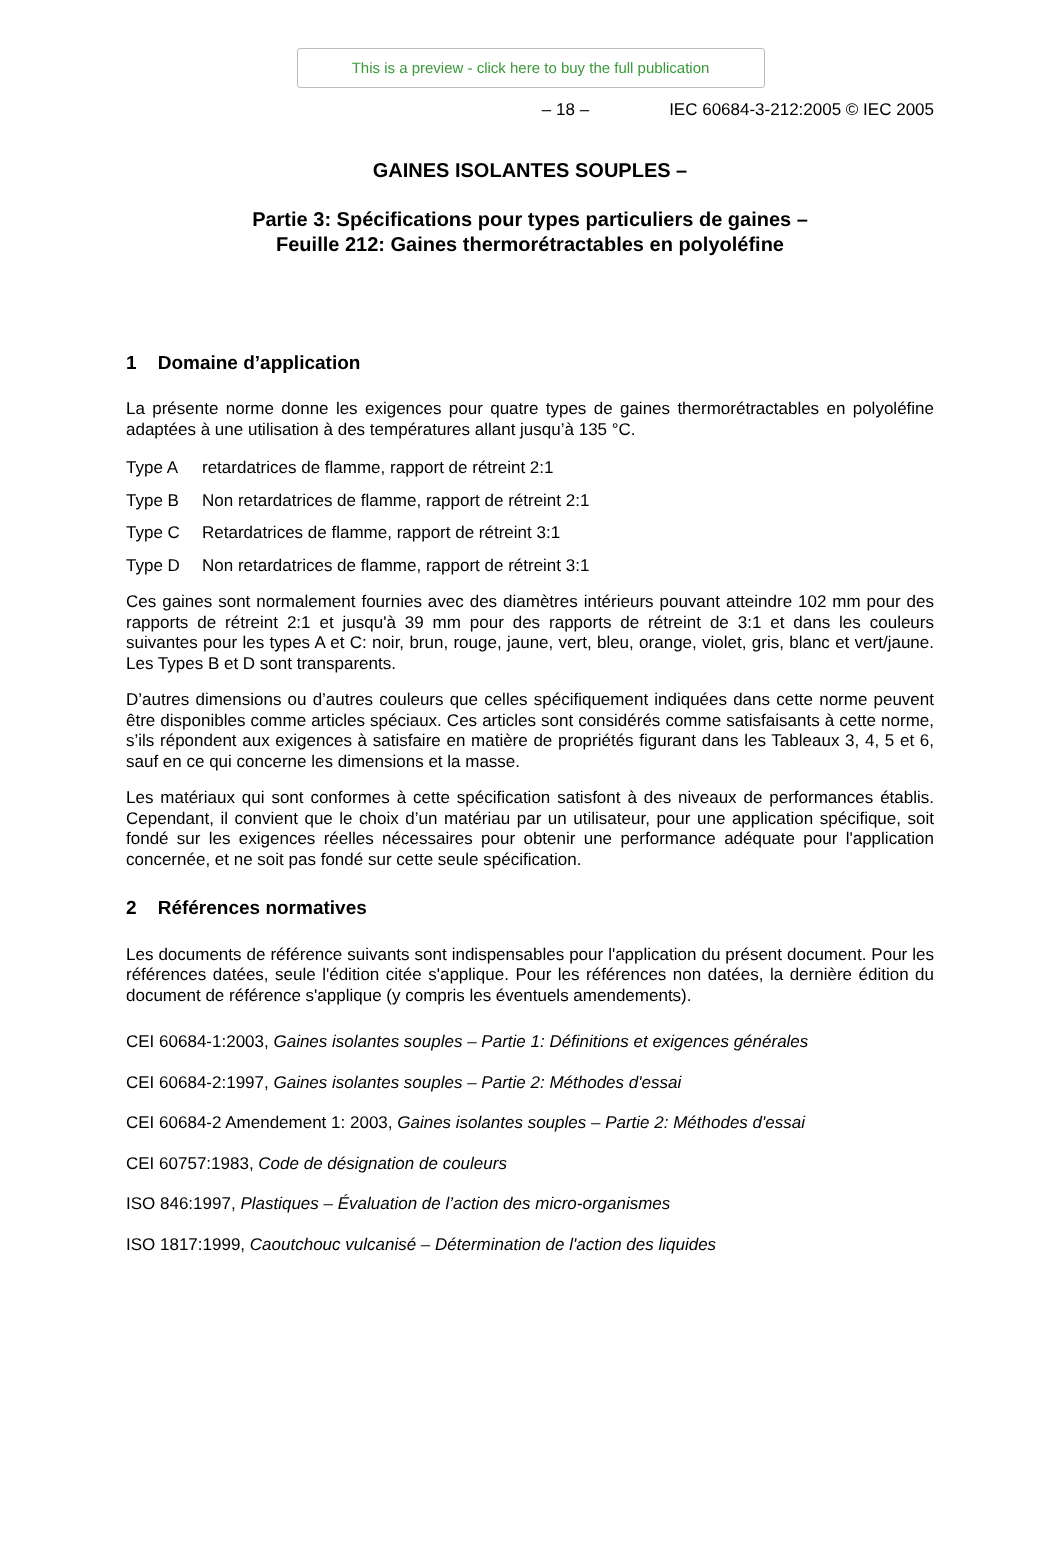This is a preview - click here to buy the full publication
– 18 – IEC 60684-3-212:2005 © IEC 2005
GAINES ISOLANTES SOUPLES –
Partie 3: Spécifications pour types particuliers de gaines –
Feuille 212: Gaines thermorétractables en polyoléfine
1 Domaine d’application
La présente norme donne les exigences pour quatre types de gaines thermorétractables en polyoléfine adaptées à une utilisation à des températures allant jusqu’à 135 °C.
Type A retardatrices de flamme, rapport de rétreint 2:1
Type B Non retardatrices de flamme, rapport de rétreint 2:1
Type C Retardatrices de flamme, rapport de rétreint 3:1
Type D Non retardatrices de flamme, rapport de rétreint 3:1
Ces gaines sont normalement fournies avec des diamètres intérieurs pouvant atteindre 102 mm pour des rapports de rétreint 2:1 et jusqu'à 39 mm pour des rapports de rétreint de 3:1 et dans les couleurs suivantes pour les types A et C: noir, brun, rouge, jaune, vert, bleu, orange, violet, gris, blanc et vert/jaune. Les Types B et D sont transparents.
D’autres dimensions ou d’autres couleurs que celles spécifiquement indiquées dans cette norme peuvent être disponibles comme articles spéciaux. Ces articles sont considérés comme satisfaisants à cette norme, s’ils répondent aux exigences à satisfaire en matière de propriétés figurant dans les Tableaux 3, 4, 5 et 6, sauf en ce qui concerne les dimensions et la masse.
Les matériaux qui sont conformes à cette spécification satisfont à des niveaux de performances établis. Cependant, il convient que le choix d’un matériau par un utilisateur, pour une application spécifique, soit fondé sur les exigences réelles nécessaires pour obtenir une performance adéquate pour l'application concernée, et ne soit pas fondé sur cette seule spécification.
2 Références normatives
Les documents de référence suivants sont indispensables pour l'application du présent document. Pour les références datées, seule l'édition citée s'applique. Pour les références non datées, la dernière édition du document de référence s'applique (y compris les éventuels amendements).
CEI 60684-1:2003, Gaines isolantes souples – Partie 1: Définitions et exigences générales
CEI 60684-2:1997, Gaines isolantes souples – Partie 2: Méthodes d'essai
CEI 60684-2 Amendement 1: 2003, Gaines isolantes souples – Partie 2: Méthodes d'essai
CEI 60757:1983, Code de désignation de couleurs
ISO 846:1997, Plastiques – Évaluation de l’action des micro-organismes
ISO 1817:1999, Caoutchouc vulcanisé – Détermination de l'action des liquides